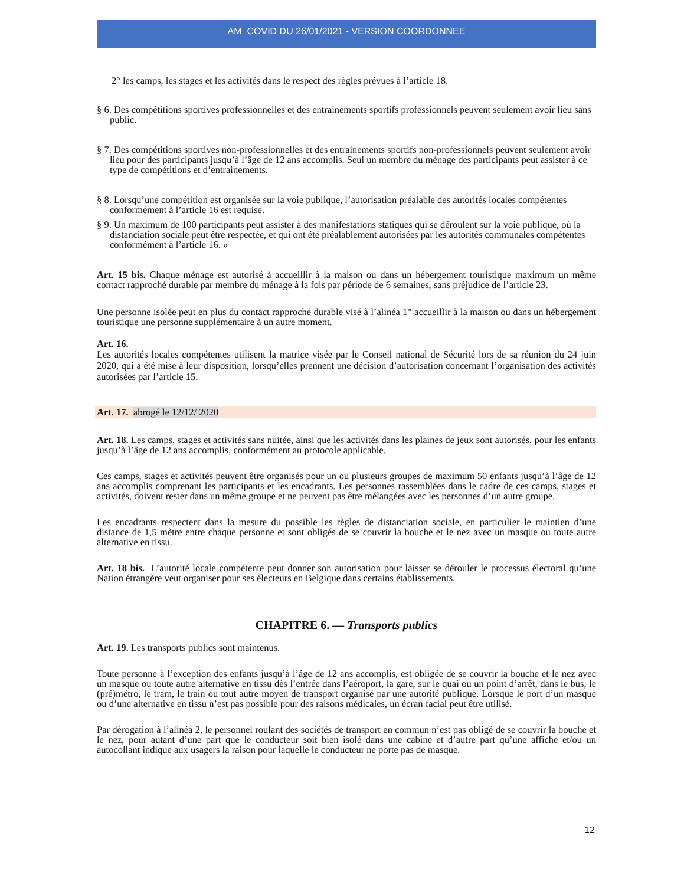AM COVID DU 26/01/2021 - VERSION COORDONNEE
2° les camps, les stages et les activités dans le respect des règles prévues à l’article 18.
§ 6. Des compétitions sportives professionnelles et des entrainements sportifs professionnels peuvent seulement avoir lieu sans public.
§ 7. Des compétitions sportives non-professionnelles et des entrainements sportifs non-professionnels peuvent seulement avoir lieu pour des participants jusqu’à l’âge de 12 ans accomplis. Seul un membre du ménage des participants peut assister à ce type de compétitions et d’entrainements.
§ 8. Lorsqu’une compétition est organisée sur la voie publique, l’autorisation préalable des autorités locales compétentes conformément à l’article 16 est requise.
§ 9. Un maximum de 100 participants peut assister à des manifestations statiques qui se déroulent sur la voie publique, où la distanciation sociale peut être respectée, et qui ont été préalablement autorisées par les autorités communales compétentes conformément à l’article 16. »
Art. 15 bis. Chaque ménage est autorisé à accueillir à la maison ou dans un hébergement touristique maximum un même contact rapproché durable par membre du ménage à la fois par période de 6 semaines, sans préjudice de l’article 23.
Une personne isolée peut en plus du contact rapproché durable visé à l’alinéa 1<sup>er</sup> accueillir à la maison ou dans un hébergement touristique une personne supplémentaire à un autre moment.
Art. 16.
Les autorités locales compétentes utilisent la matrice visée par le Conseil national de Sécurité lors de sa réunion du 24 juin 2020, qui a été mise à leur disposition, lorsqu’elles prennent une décision d’autorisation concernant l’organisation des activités autorisées par l’article 15.
Art. 17. abrogé le 12/12/ 2020
Art. 18. Les camps, stages et activités sans nuitée, ainsi que les activités dans les plaines de jeux sont autorisés, pour les enfants jusqu’à l’âge de 12 ans accomplis, conformément au protocole applicable.
Ces camps, stages et activités peuvent être organisés pour un ou plusieurs groupes de maximum 50 enfants jusqu’à l’âge de 12 ans accomplis comprenant les participants et les encadrants. Les personnes rassemblées dans le cadre de ces camps, stages et activités, doivent rester dans un même groupe et ne peuvent pas être mélangées avec les personnes d’un autre groupe.
Les encadrants respectent dans la mesure du possible les règles de distanciation sociale, en particulier le maintien d’une distance de 1,5 mètre entre chaque personne et sont obligés de se couvrir la bouche et le nez avec un masque ou toute autre alternative en tissu.
Art. 18 bis. L’autorité locale compétente peut donner son autorisation pour laisser se dérouler le processus électoral qu’une Nation étrangère veut organiser pour ses électeurs en Belgique dans certains établissements.
CHAPITRE 6. — Transports publics
Art. 19. Les transports publics sont maintenus.
Toute personne à l’exception des enfants jusqu’à l’âge de 12 ans accomplis, est obligée de se couvrir la bouche et le nez avec un masque ou toute autre alternative en tissu dès l’entrée dans l’aéroport, la gare, sur le quai ou un point d’arrêt, dans le bus, le (pré)métro, le tram, le train ou tout autre moyen de transport organisé par une autorité publique. Lorsque le port d’un masque ou d’une alternative en tissu n’est pas possible pour des raisons médicales, un écran facial peut être utilisé.
Par dérogation à l’alinéa 2, le personnel roulant des sociétés de transport en commun n’est pas obligé de se couvrir la bouche et le nez, pour autant d’une part que le conducteur soit bien isolé dans une cabine et d’autre part qu’une affiche et/ou un autocollant indique aux usagers la raison pour laquelle le conducteur ne porte pas de masque.
12